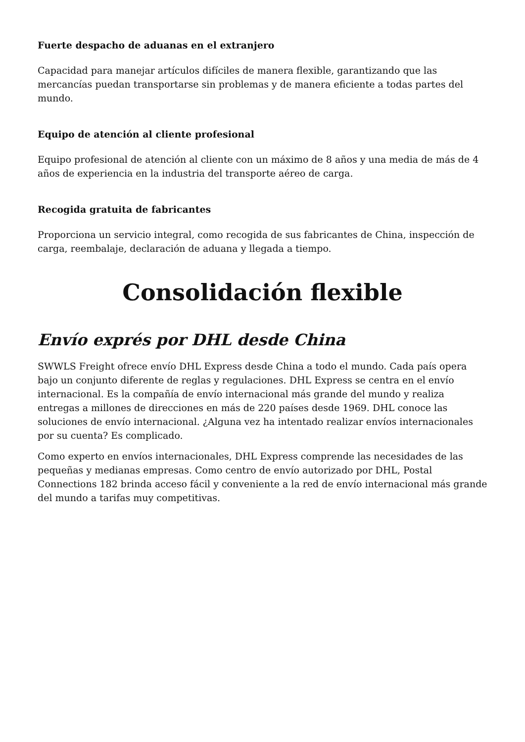Fuerte despacho de aduanas en el extranjero
Capacidad para manejar artículos difíciles de manera flexible, garantizando que las mercancías puedan transportarse sin problemas y de manera eficiente a todas partes del mundo.
Equipo de atención al cliente profesional
Equipo profesional de atención al cliente con un máximo de 8 años y una media de más de 4 años de experiencia en la industria del transporte aéreo de carga.
Recogida gratuita de fabricantes
Proporciona un servicio integral, como recogida de sus fabricantes de China, inspección de carga, reembalaje, declaración de aduana y llegada a tiempo.
Consolidación flexible
Envío exprés por DHL desde China
SWWLS Freight ofrece envío DHL Express desde China a todo el mundo. Cada país opera bajo un conjunto diferente de reglas y regulaciones. DHL Express se centra en el envío internacional. Es la compañía de envío internacional más grande del mundo y realiza entregas a millones de direcciones en más de 220 países desde 1969. DHL conoce las soluciones de envío internacional. ¿Alguna vez ha intentado realizar envíos internacionales por su cuenta? Es complicado.
Como experto en envíos internacionales, DHL Express comprende las necesidades de las pequeñas y medianas empresas. Como centro de envío autorizado por DHL, Postal Connections 182 brinda acceso fácil y conveniente a la red de envío internacional más grande del mundo a tarifas muy competitivas.